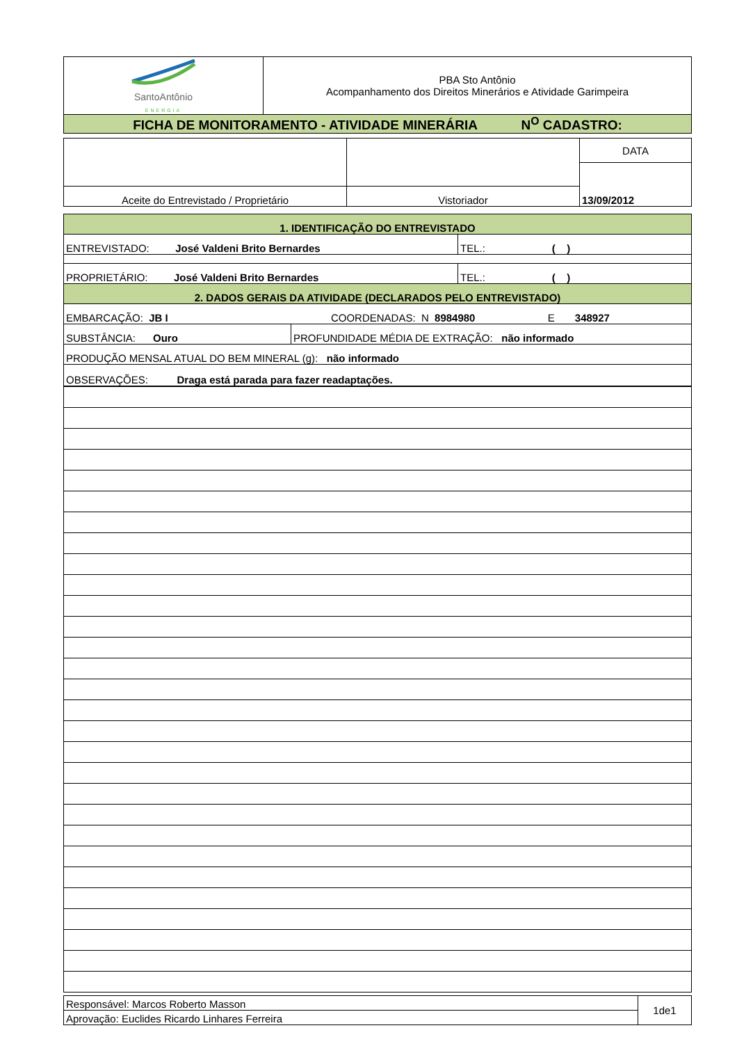| SantoAntônio ENERGIA | PBA Sto Antônio Acompanhamento dos Direitos Minerários e Atividade Garimpeira |
| FICHA DE MONITORAMENTO - ATIVIDADE MINERÁRIA N<sup>O</sup> CADASTRO: | |
| | | DATA |
| | | 13/09/2012 |
| Aceite do Entrevistado / Proprietário | Vistoriador | |
| 1. IDENTIFICAÇÃO DO ENTREVISTADO | |
| ENTREVISTADO: José Valdeni Brito Bernardes | TEL.: ( ) |
| PROPRIETÁRIO: José Valdeni Brito Bernardes | TEL.: ( ) |
| 2. DADOS GERAIS DA ATIVIDADE (DECLARADOS PELO ENTREVISTADO) | |
| EMBARCAÇÃO: JB I COORDENADAS: N 8984980 E 348927 | |
| SUBSTÂNCIA: Ouro | PROFUNDIDADE MÉDIA DE EXTRAÇÃO: não informado |
| PRODUÇÃO MENSAL ATUAL DO BEM MINERAL (g): não informado | |
| OBSERVAÇÕES: Draga está parada para fazer readaptações. | |
| Responsável: Marcos Roberto Masson | 1de1 |
| Aprovação: Euclides Ricardo Linhares Ferreira | |